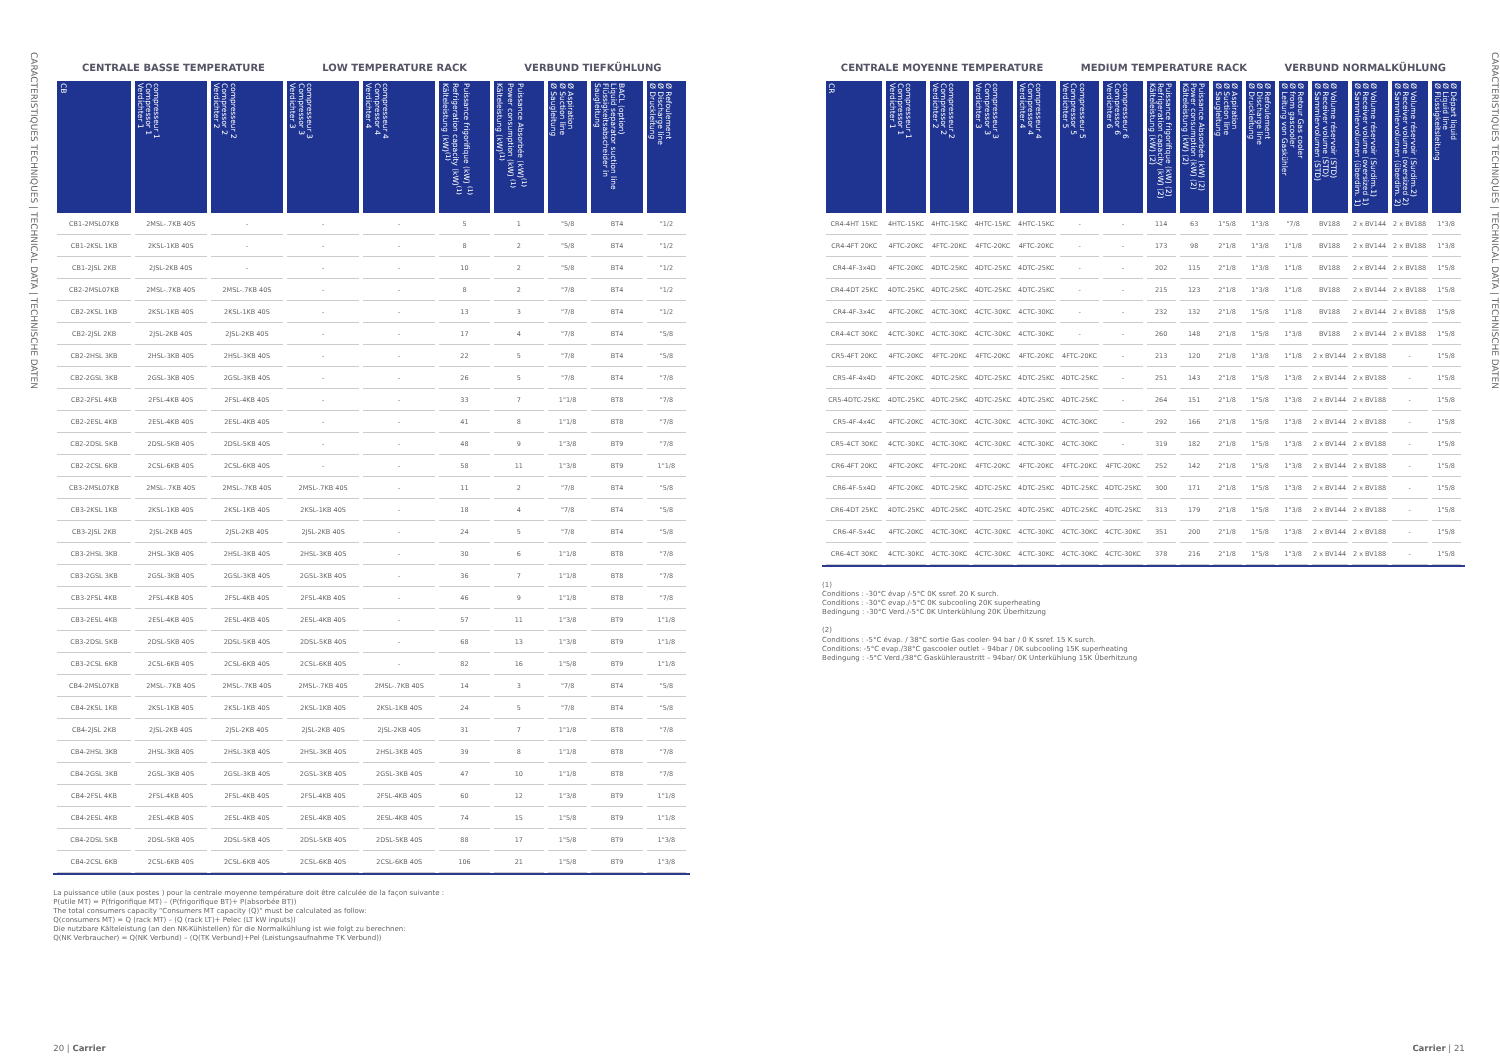CARACTERISTIQUES TECHNIQUES | TECHNICAL DATA | TECHNISCHE DATEN
CENTRALE BASSE TEMPERATURE LOW TEMPERATURE RACK VERBUND TIEFKÜHLUNG
| CB | compresseur 1 Compressor 1 Verdichter 1 | compresseur 2 Compressor 2 Verdichter 2 | compresseur 3 Compressor 3 Verdichter 3 | compresseur 4 Compressor 4 Verdichter 4 | Puissance frigorifique (kW) <sup>(1)</sup> Refrigeration capacity (kW)<sup>(1)</sup> Kälteleistung (kW)<sup>(1)</sup> | Puissance Absorbée (kW)<sup>(1)</sup> Power consumption (kW) <sup>(1)</sup> Kälteleistung (kW)<sup>(1)</sup> | Ø Aspiration Ø Suction line Ø Saugleitung | BACL (option) Liquid separator suction line Flüssigkeitsabscheider in Saugleitung | Ø Refoulement Ø Discharge line Ø Druckleitung |
| --- | --- | --- | --- | --- | --- | --- | --- | --- | --- |
| CB1-2MSL07KB | 2MSL-.7KB 40S | - | - | - | 5 | 1 | "5/8 | BT4 | "1/2 |
| CB1-2KSL 1KB | 2KSL-1KB 40S | - | - | - | 8 | 2 | "5/8 | BT4 | "1/2 |
| CB1-2JSL 2KB | 2JSL-2KB 40S | - | - | - | 10 | 2 | "5/8 | BT4 | "1/2 |
| CB2-2MSL07KB | 2MSL-.7KB 40S | 2MSL-.7KB 40S | - | - | 8 | 2 | "7/8 | BT4 | "1/2 |
| CB2-2KSL 1KB | 2KSL-1KB 40S | 2KSL-1KB 40S | - | - | 13 | 3 | "7/8 | BT4 | "1/2 |
| CB2-2JSL 2KB | 2JSL-2KB 40S | 2JSL-2KB 40S | - | - | 17 | 4 | "7/8 | BT4 | "5/8 |
| CB2-2HSL 3KB | 2HSL-3KB 40S | 2HSL-3KB 40S | - | - | 22 | 5 | "7/8 | BT4 | "5/8 |
| CB2-2GSL 3KB | 2GSL-3KB 40S | 2GSL-3KB 40S | - | - | 26 | 5 | "7/8 | BT4 | "7/8 |
| CB2-2FSL 4KB | 2FSL-4KB 40S | 2FSL-4KB 40S | - | - | 33 | 7 | 1"1/8 | BT8 | "7/8 |
| CB2-2ESL 4KB | 2ESL-4KB 40S | 2ESL-4KB 40S | - | - | 41 | 8 | 1"1/8 | BT8 | "7/8 |
| CB2-2DSL 5KB | 2DSL-5KB 40S | 2DSL-5KB 40S | - | - | 48 | 9 | 1"3/8 | BT9 | "7/8 |
| CB2-2CSL 6KB | 2CSL-6KB 40S | 2CSL-6KB 40S | - | - | 58 | 11 | 1"3/8 | BT9 | 1"1/8 |
| CB3-2MSL07KB | 2MSL-.7KB 40S | 2MSL-.7KB 40S | 2MSL-.7KB 40S | - | 11 | 2 | "7/8 | BT4 | "5/8 |
| CB3-2KSL 1KB | 2KSL-1KB 40S | 2KSL-1KB 40S | 2KSL-1KB 40S | - | 18 | 4 | "7/8 | BT4 | "5/8 |
| CB3-2JSL 2KB | 2JSL-2KB 40S | 2JSL-2KB 40S | 2JSL-2KB 40S | - | 24 | 5 | "7/8 | BT4 | "5/8 |
| CB3-2HSL 3KB | 2HSL-3KB 40S | 2HSL-3KB 40S | 2HSL-3KB 40S | - | 30 | 6 | 1"1/8 | BT8 | "7/8 |
| CB3-2GSL 3KB | 2GSL-3KB 40S | 2GSL-3KB 40S | 2GSL-3KB 40S | - | 36 | 7 | 1"1/8 | BT8 | "7/8 |
| CB3-2FSL 4KB | 2FSL-4KB 40S | 2FSL-4KB 40S | 2FSL-4KB 40S | - | 46 | 9 | 1"1/8 | BT8 | "7/8 |
| CB3-2ESL 4KB | 2ESL-4KB 40S | 2ESL-4KB 40S | 2ESL-4KB 40S | - | 57 | 11 | 1"3/8 | BT9 | 1"1/8 |
| CB3-2DSL 5KB | 2DSL-5KB 40S | 2DSL-5KB 40S | 2DSL-5KB 40S | - | 68 | 13 | 1"3/8 | BT9 | 1"1/8 |
| CB3-2CSL 6KB | 2CSL-6KB 40S | 2CSL-6KB 40S | 2CSL-6KB 40S | - | 82 | 16 | 1"5/8 | BT9 | 1"1/8 |
| CB4-2MSL07KB | 2MSL-.7KB 40S | 2MSL-.7KB 40S | 2MSL-.7KB 40S | 2MSL-.7KB 40S | 14 | 3 | "7/8 | BT4 | "5/8 |
| CB4-2KSL 1KB | 2KSL-1KB 40S | 2KSL-1KB 40S | 2KSL-1KB 40S | 2KSL-1KB 40S | 24 | 5 | "7/8 | BT4 | "5/8 |
| CB4-2JSL 2KB | 2JSL-2KB 40S | 2JSL-2KB 40S | 2JSL-2KB 40S | 2JSL-2KB 40S | 31 | 7 | 1"1/8 | BT8 | "7/8 |
| CB4-2HSL 3KB | 2HSL-3KB 40S | 2HSL-3KB 40S | 2HSL-3KB 40S | 2HSL-3KB 40S | 39 | 8 | 1"1/8 | BT8 | "7/8 |
| CB4-2GSL 3KB | 2GSL-3KB 40S | 2GSL-3KB 40S | 2GSL-3KB 40S | 2GSL-3KB 40S | 47 | 10 | 1"1/8 | BT8 | "7/8 |
| CB4-2FSL 4KB | 2FSL-4KB 40S | 2FSL-4KB 40S | 2FSL-4KB 40S | 2FSL-4KB 40S | 60 | 12 | 1"3/8 | BT9 | 1"1/8 |
| CB4-2ESL 4KB | 2ESL-4KB 40S | 2ESL-4KB 40S | 2ESL-4KB 40S | 2ESL-4KB 40S | 74 | 15 | 1"5/8 | BT9 | 1"1/8 |
| CB4-2DSL 5KB | 2DSL-5KB 40S | 2DSL-5KB 40S | 2DSL-5KB 40S | 2DSL-5KB 40S | 88 | 17 | 1"5/8 | BT9 | 1"3/8 |
| CB4-2CSL 6KB | 2CSL-6KB 40S | 2CSL-6KB 40S | 2CSL-6KB 40S | 2CSL-6KB 40S | 106 | 21 | 1"5/8 | BT9 | 1"3/8 |
La puissance utile (aux postes ) pour la centrale moyenne température doit être calculée de la façon suivante :
P(utile MT) = P(frigorifique MT) – (P(frigorifique BT)+ P(absorbée BT))
The total consumers capacity "Consumers MT capacity (Q)" must be calculated as follow:
Q(consumers MT) = Q (rack MT) – (Q (rack LT)+ Pelec (LT kW inputs))
Die nutzbare Kälteleistung (an den NK-Kühlstellen) für die Normalkühlung ist wie folgt zu berechnen:
Q(NK Verbraucher) = Q(NK Verbund) – (Q(TK Verbund)+Pel (Leistungsaufnahme TK Verbund))
20 | Carrier
CENTRALE MOYENNE TEMPERATURE MEDIUM TEMPERATURE RACK VERBUND NORMALKÜHLUNG
| CR | compresseur 1 Compressor 1 Verdichter 1 | compresseur 2 Compressor 2 Verdichter 2 | compresseur 3 Compressor 3 Verdichter 3 | compresseur 4 Compressor 4 Verdichter 4 | compresseur 5 Compressor 5 Verdichter 5 | compresseur 6 Compressor 6 Verdichter 6 | Puissance frigorifique (kW) (2) Refrigeration capacity (kW) (2) Kälteleistung (kW) (2) | Puissance Absorbée (kW) (2) Power consumption (kW) (2) Kälteleistung (kW) (2) | Ø Aspiration Ø Suction line Ø Saugleitung | Ø Refoulement Ø Discharge line Ø Druckleitung | Ø Retour Gas cooler Ø from gascooler Ø Leitung von Gaskühler | Ø Volume réservoir (STD) Ø Receiver volume (STD) Ø Sammlervolumen (STD) | Ø Volume réservoir (Surdim.1) Ø Receiver volume (oversized 1) Ø Sammlervolumen (überdim. 1) | Ø Volume réservoir (Surdim.2) Ø Receiver volume (oversized 2) Ø Sammlervolumen (überdim. 2) | Ø Départ liquid Ø Liquid line Ø Flüssigkeitsleitung |
| --- | --- | --- | --- | --- | --- | --- | --- | --- | --- | --- | --- | --- | --- | --- | --- |
| CR4-4HT 15KC | 4HTC-15KC | 4HTC-15KC | 4HTC-15KC | 4HTC-15KC | - | - | 114 | 63 | 1"5/8 | 1"3/8 | "7/8 | BV188 | 2 x BV144 | 2 x BV188 | 1"3/8 |
| CR4-4FT 20KC | 4FTC-20KC | 4FTC-20KC | 4FTC-20KC | 4FTC-20KC | - | - | 173 | 98 | 2"1/8 | 1"3/8 | 1"1/8 | BV188 | 2 x BV144 | 2 x BV188 | 1"3/8 |
| CR4-4F-3x4D | 4FTC-20KC | 4DTC-25KC | 4DTC-25KC | 4DTC-25KC | - | - | 202 | 115 | 2"1/8 | 1"3/8 | 1"1/8 | BV188 | 2 x BV144 | 2 x BV188 | 1"5/8 |
| CR4-4DT 25KC | 4DTC-25KC | 4DTC-25KC | 4DTC-25KC | 4DTC-25KC | - | - | 215 | 123 | 2"1/8 | 1"3/8 | 1"1/8 | BV188 | 2 x BV144 | 2 x BV188 | 1"5/8 |
| CR4-4F-3x4C | 4FTC-20KC | 4CTC-30KC | 4CTC-30KC | 4CTC-30KC | - | - | 232 | 132 | 2"1/8 | 1"5/8 | 1"1/8 | BV188 | 2 x BV144 | 2 x BV188 | 1"5/8 |
| CR4-4CT 30KC | 4CTC-30KC | 4CTC-30KC | 4CTC-30KC | 4CTC-30KC | - | - | 260 | 148 | 2"1/8 | 1"5/8 | 1"3/8 | BV188 | 2 x BV144 | 2 x BV188 | 1"5/8 |
| CR5-4FT 20KC | 4FTC-20KC | 4FTC-20KC | 4FTC-20KC | 4FTC-20KC | 4FTC-20KC | - | 213 | 120 | 2"1/8 | 1"3/8 | 1"1/8 | 2 x BV144 | 2 x BV188 | - | 1"5/8 |
| CR5-4F-4x4D | 4FTC-20KC | 4DTC-25KC | 4DTC-25KC | 4DTC-25KC | 4DTC-25KC | - | 251 | 143 | 2"1/8 | 1"5/8 | 1"3/8 | 2 x BV144 | 2 x BV188 | - | 1"5/8 |
| CR5-4DTC-25KC | 4DTC-25KC | 4DTC-25KC | 4DTC-25KC | 4DTC-25KC | 4DTC-25KC | - | 264 | 151 | 2"1/8 | 1"5/8 | 1"3/8 | 2 x BV144 | 2 x BV188 | - | 1"5/8 |
| CR5-4F-4x4C | 4FTC-20KC | 4CTC-30KC | 4CTC-30KC | 4CTC-30KC | 4CTC-30KC | - | 292 | 166 | 2"1/8 | 1"5/8 | 1"3/8 | 2 x BV144 | 2 x BV188 | - | 1"5/8 |
| CR5-4CT 30KC | 4CTC-30KC | 4CTC-30KC | 4CTC-30KC | 4CTC-30KC | 4CTC-30KC | - | 319 | 182 | 2"1/8 | 1"5/8 | 1"3/8 | 2 x BV144 | 2 x BV188 | - | 1"5/8 |
| CR6-4FT 20KC | 4FTC-20KC | 4FTC-20KC | 4FTC-20KC | 4FTC-20KC | 4FTC-20KC | 4FTC-20KC | 252 | 142 | 2"1/8 | 1"5/8 | 1"3/8 | 2 x BV144 | 2 x BV188 | - | 1"5/8 |
| CR6-4F-5x4D | 4FTC-20KC | 4DTC-25KC | 4DTC-25KC | 4DTC-25KC | 4DTC-25KC | 4DTC-25KC | 300 | 171 | 2"1/8 | 1"5/8 | 1"3/8 | 2 x BV144 | 2 x BV188 | - | 1"5/8 |
| CR6-4DT 25KC | 4DTC-25KC | 4DTC-25KC | 4DTC-25KC | 4DTC-25KC | 4DTC-25KC | 4DTC-25KC | 313 | 179 | 2"1/8 | 1"5/8 | 1"3/8 | 2 x BV144 | 2 x BV188 | - | 1"5/8 |
| CR6-4F-5x4C | 4FTC-20KC | 4CTC-30KC | 4CTC-30KC | 4CTC-30KC | 4CTC-30KC | 4CTC-30KC | 351 | 200 | 2"1/8 | 1"5/8 | 1"3/8 | 2 x BV144 | 2 x BV188 | - | 1"5/8 |
| CR6-4CT 30KC | 4CTC-30KC | 4CTC-30KC | 4CTC-30KC | 4CTC-30KC | 4CTC-30KC | 4CTC-30KC | 378 | 216 | 2"1/8 | 1"5/8 | 1"3/8 | 2 x BV144 | 2 x BV188 | - | 1"5/8 |
(1)
Conditions : -30°C évap /-5°C 0K ssref. 20 K surch.
Conditions : -30°C evap./-5°C 0K subcooling 20K superheating
Bedingung : -30°C Verd./-5°C 0K Unterkühlung 20K Überhitzung
(2)
Conditions : -5°C évap. / 38°C sortie Gas cooler- 94 bar / 0 K ssref. 15 K surch.
Conditions: -5°C evap./38°C gascooler outlet – 94bar / 0K subcooling 15K superheating
Bedingung : -5°C Verd./38°C Gaskühleraustritt – 94bar/ 0K Unterkühlung 15K Überhitzung
Carrier | 21
CARACTERISTIQUES TECHNIQUES | TECHNICAL DATA | TECHNISCHE DATEN